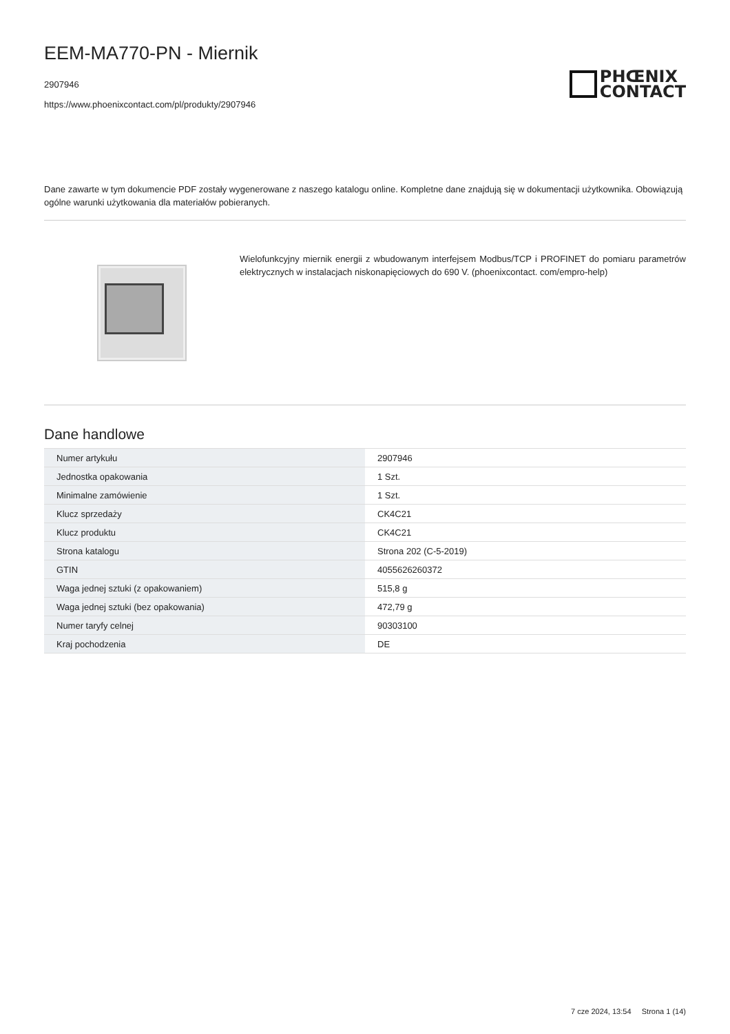EEM-MA770-PN - Miernik
2907946
https://www.phoenixcontact.com/pl/produkty/2907946
PHŒNIX
CONTACT
Dane zawarte w tym dokumencie PDF zostały wygenerowane z naszego katalogu online. Kompletne dane znajdują się w dokumentacji użytkownika. Obowiązują ogólne warunki użytkowania dla materiałów pobieranych.
Wielofunkcyjny miernik energii z wbudowanym interfejsem Modbus/TCP i PROFINET do pomiaru parametrów elektrycznych w instalacjach niskonapięciowych do 690 V. (phoenixcontact. com/empro-help)
Dane handlowe
| Numer artykułu | 2907946 |
| Jednostka opakowania | 1 Szt. |
| Minimalne zamówienie | 1 Szt. |
| Klucz sprzedaży | CK4C21 |
| Klucz produktu | CK4C21 |
| Strona katalogu | Strona 202 (C-5-2019) |
| GTIN | 4055626260372 |
| Waga jednej sztuki (z opakowaniem) | 515,8 g |
| Waga jednej sztuki (bez opakowania) | 472,79 g |
| Numer taryfy celnej | 90303100 |
| Kraj pochodzenia | DE |
7 cze 2024, 13:54 Strona 1 (14)